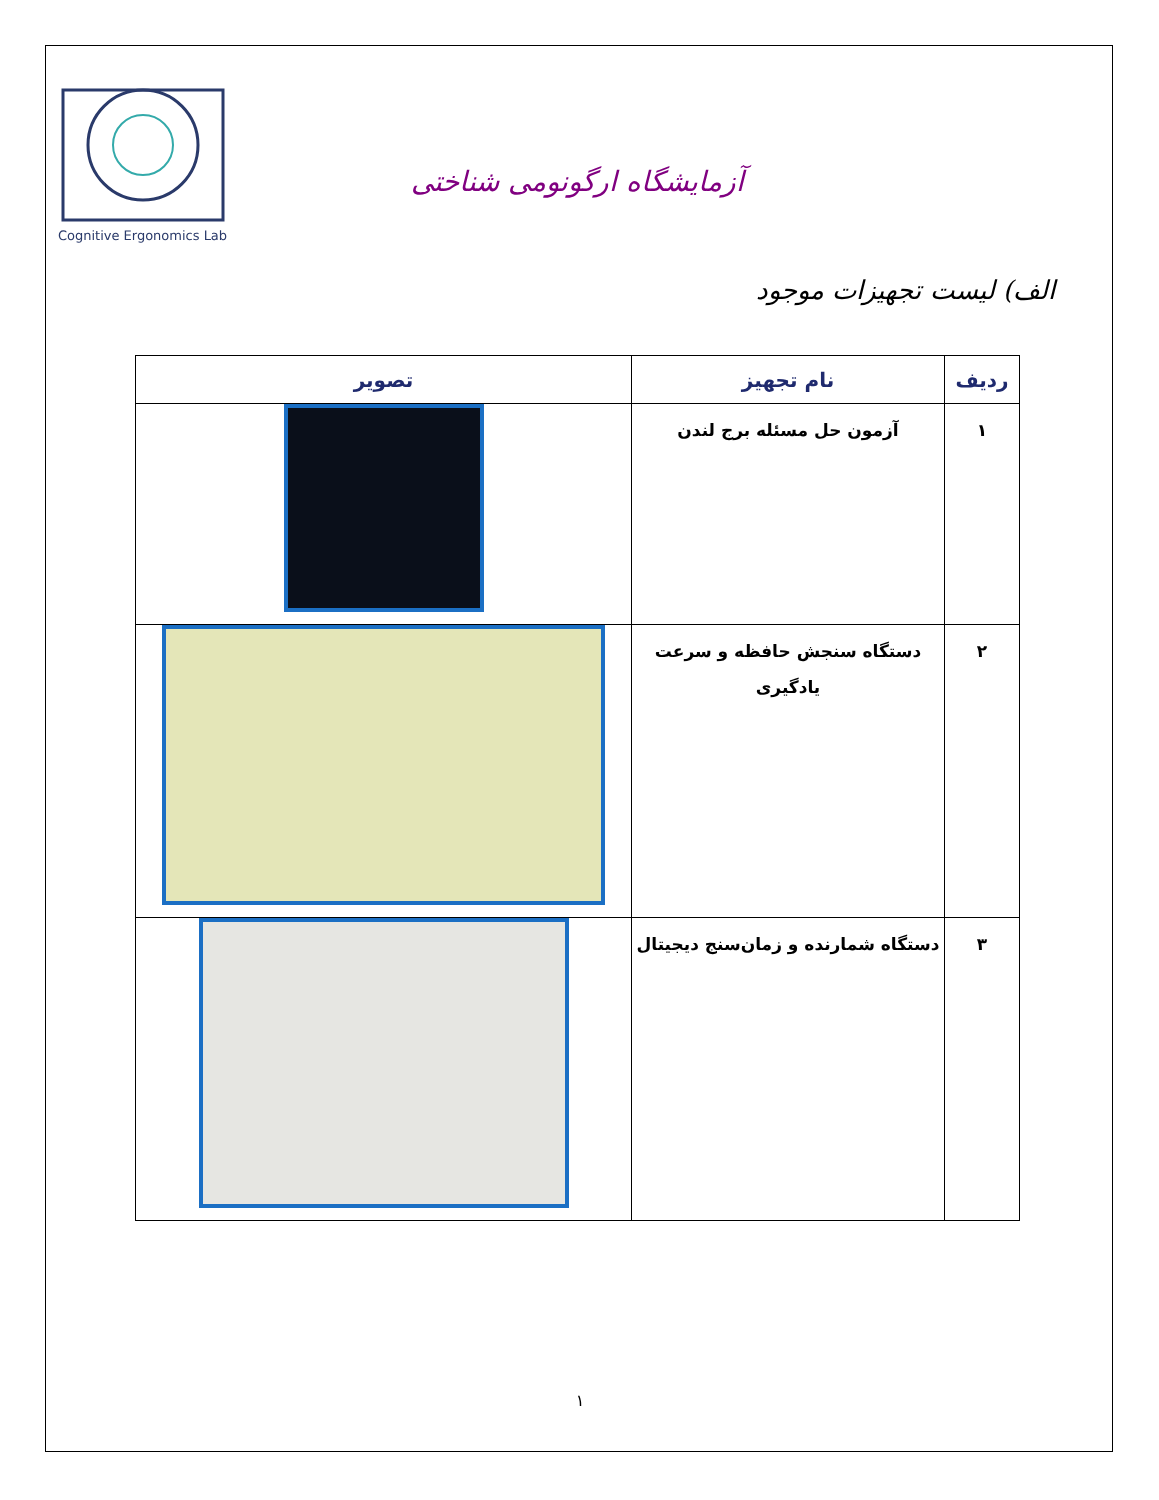Cognitive Ergonomics Lab
آزمایشگاه ارگونومی شناختی
الف) لیست تجهیزات موجود
| ردیف | نام تجهیز | تصویر |
| --- | --- | --- |
| ۱ | آزمون حل مسئله برج لندن | |
| ۲ | دستگاه سنجش حافظه و سرعت یادگیری | |
| ۳ | دستگاه شمارنده و زمان‌سنج دیجیتال | |
۱